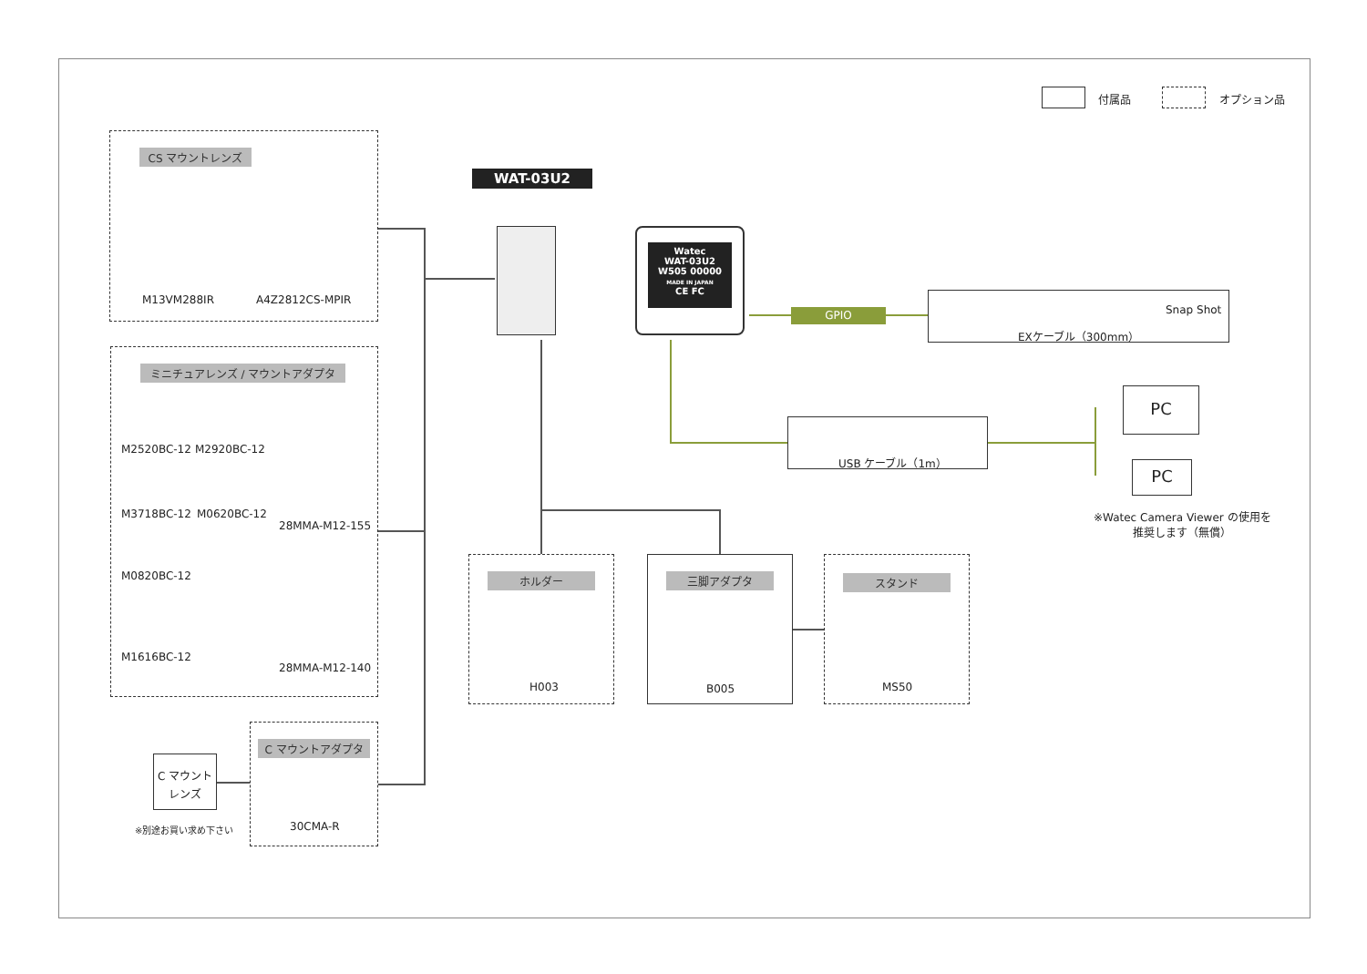付属品 オプション品
CS マウントレンズ
M13VM288IR A4Z2812CS-MPIR
ミニチュアレンズ / マウントアダプタ
M2520BC-12 M2920BC-12
M3718BC-12 M0620BC-12
28MMA-M12-155
M0820BC-12
M1616BC-12
28MMA-M12-140
C マウント
レンズ
※別途お買い求め下さい
C マウントアダプタ
30CMA-R
WAT-03U2
Watec
WAT-03U2
W505 00000
MADE IN JAPAN
CE FC
GPIO
Snap Shot
EXケーブル（300mm）
USB ケーブル（1m）
PC
PC
※Watec Camera Viewer の使用を
推奨します（無償）
ホルダー
H003
三脚アダプタ
B005
スタンド
MS50